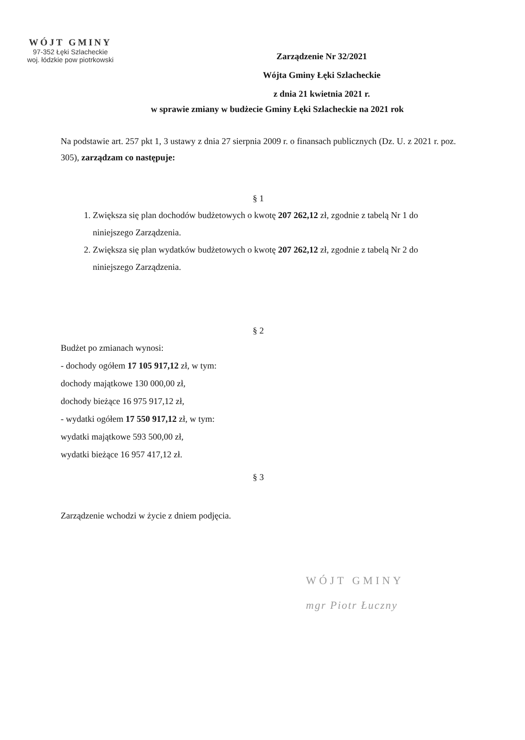WÓJT GMINY
97-352 Łęki Szlacheckie
woj. łódzkie pow piotrkowski
Zarządzenie Nr 32/2021
Wójta Gminy Łęki Szlacheckie
z dnia 21 kwietnia 2021 r.
w sprawie zmiany w budżecie Gminy Łęki Szlacheckie na 2021 rok
Na podstawie art. 257 pkt 1, 3 ustawy z dnia 27 sierpnia 2009 r. o finansach publicznych (Dz. U. z 2021 r. poz. 305), zarządzam co następuje:
§ 1
1. Zwiększa się plan dochodów budżetowych o kwotę 207 262,12 zł, zgodnie z tabelą Nr 1 do niniejszego Zarządzenia.
2. Zwiększa się plan wydatków budżetowych o kwotę 207 262,12 zł, zgodnie z tabelą Nr 2 do niniejszego Zarządzenia.
§ 2
Budżet po zmianach wynosi:
- dochody ogółem 17 105 917,12 zł, w tym:
dochody majątkowe 130 000,00 zł,
dochody bieżące 16 975 917,12 zł,
- wydatki ogółem 17 550 917,12 zł, w tym:
wydatki majątkowe 593 500,00 zł,
wydatki bieżące 16 957 417,12 zł.
§ 3
Zarządzenie wchodzi w życie z dniem podjęcia.
WÓJT GMINY
mgr Piotr Łuczny